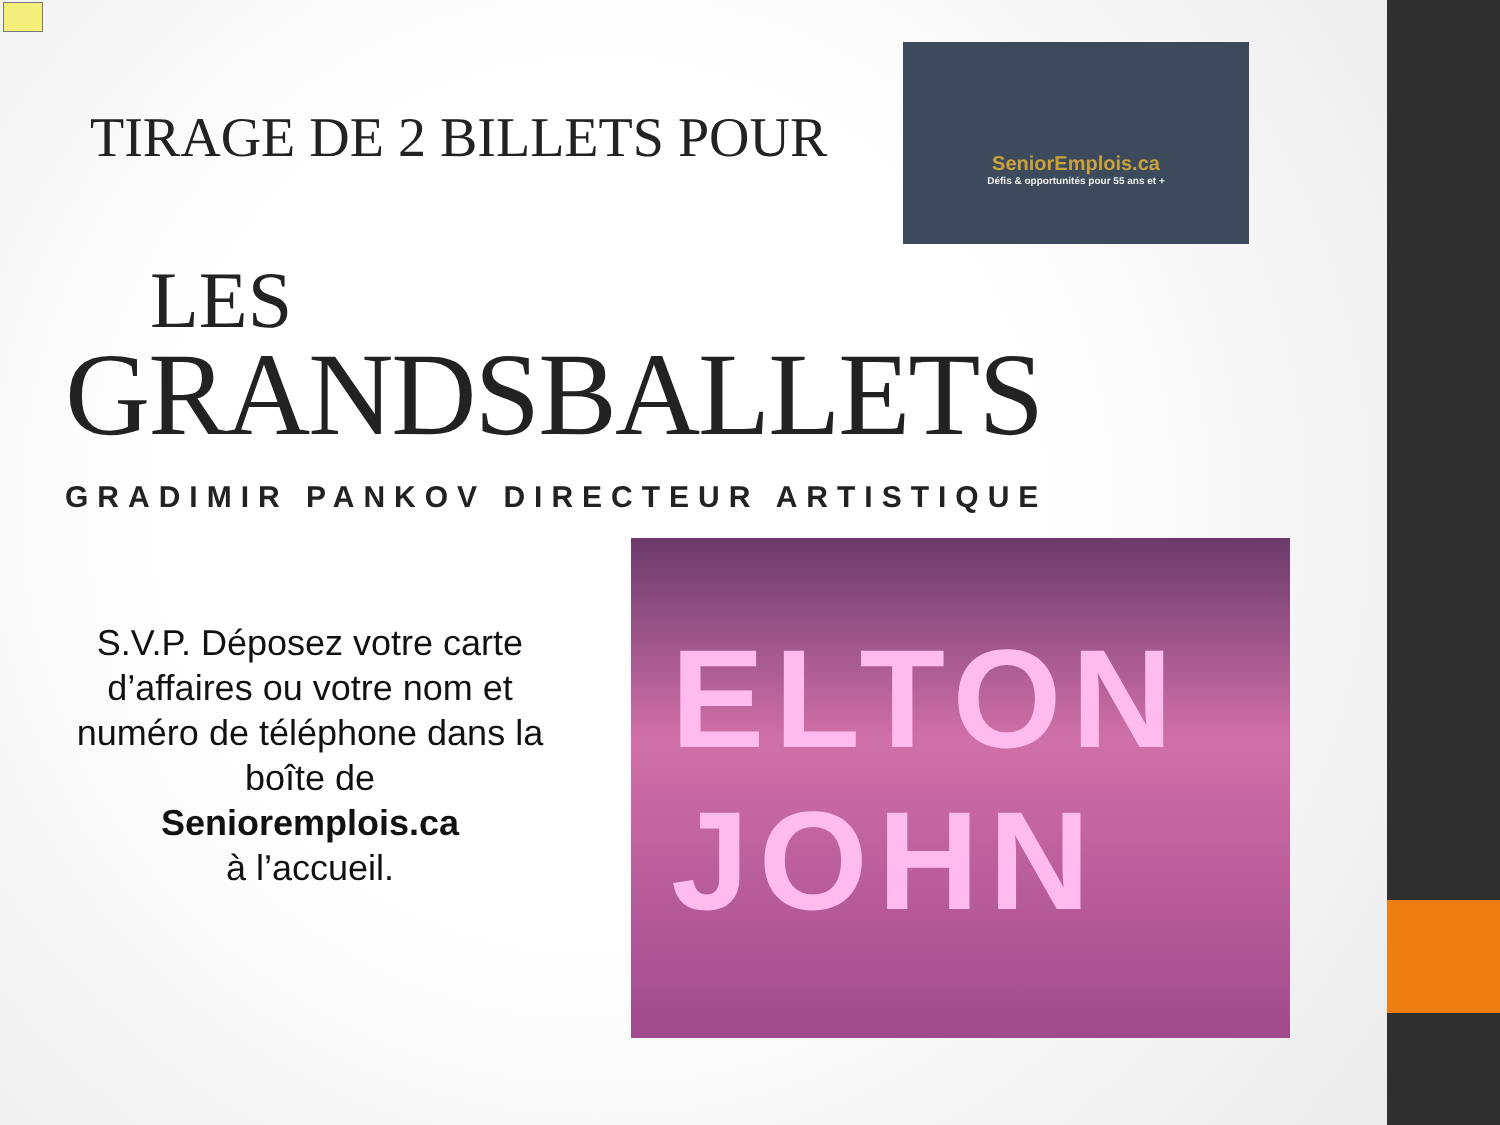TIRAGE DE 2 BILLETS POUR
SeniorEmplois.ca
Défis & opportunités pour 55 ans et +
LES
GRANDSBALLETS
GRADIMIR PANKOV DIRECTEUR ARTISTIQUE
S.V.P. Déposez votre carte d’affaires ou votre nom et numéro de téléphone dans la boîte de
Senioremplois.ca
à l’accueil.
ELTON JOHN